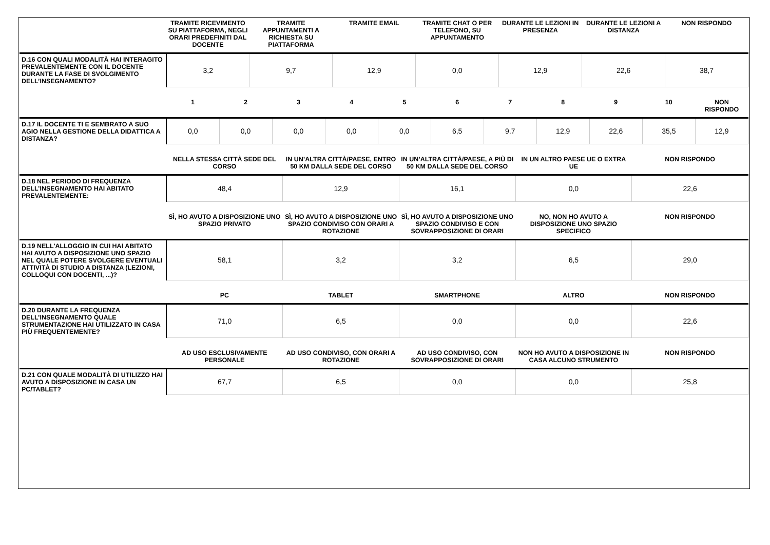| | TRAMITE RICEVIMENTO SU PIATTAFORMA, NEGLI ORARI PREDEFINITI DAL DOCENTE | TRAMITE APPUNTAMENTI A RICHIESTA SU PIATTAFORMA | TRAMITE EMAIL | TRAMITE CHAT O PER TELEFONO, SU APPUNTAMENTO | DURANTE LE LEZIONI IN PRESENZA | DURANTE LE LEZIONI A DISTANZA | NON RISPONDO |
| --- | --- | --- | --- | --- | --- | --- | --- |
| D.16 CON QUALI MODALITÀ HAI INTERAGITO PREVALENTEMENTE CON IL DOCENTE DURANTE LA FASE DI SVOLGIMENTO DELL’INSEGNAMENTO? | 3,2 | 9,7 | 12,9 | 0,0 | 12,9 | 22,6 | 38,7 |
| | 1 | 2 | 3 | 4 | 5 | 6 | 7 | 8 | 9 | 10 | NON RISPONDO |
| --- | --- | --- | --- | --- | --- | --- | --- | --- | --- | --- | --- |
| D.17 IL DOCENTE TI E SEMBRATO A SUO AGIO NELLA GESTIONE DELLA DIDATTICA A DISTANZA? | 0,0 | 0,0 | 0,0 | 0,0 | 0,0 | 6,5 | 9,7 | 12,9 | 22,6 | 35,5 | 12,9 |
| | NELLA STESSA CITTÀ SEDE DEL CORSO | IN UN’ALTRA CITTÀ/PAESE, ENTRO 50 KM DALLA SEDE DEL CORSO | IN UN’ALTRA CITTÀ/PAESE, A PIÙ DI 50 KM DALLA SEDE DEL CORSO | IN UN ALTRO PAESE UE O EXTRA UE | NON RISPONDO |
| --- | --- | --- | --- | --- | --- |
| D.18 NEL PERIODO DI FREQUENZA DELL’INSEGNAMENTO HAI ABITATO PREVALENTEMENTE: | 48,4 | 12,9 | 16,1 | 0,0 | 22,6 |
| | SÌ, HO AVUTO A DISPOSIZIONE UNO SPAZIO PRIVATO | SÌ, HO AVUTO A DISPOSIZIONE UNO SPAZIO CONDIVISO CON ORARI A ROTAZIONE | SÌ, HO AVUTO A DISPOSIZIONE UNO SPAZIO CONDIVISO E CON SOVRAPPOSIZIONE DI ORARI | NO, NON HO AVUTO A DISPOSIZIONE UNO SPAZIO SPECIFICO | NON RISPONDO |
| D.19 NELL'ALLOGGIO IN CUI HAI ABITATO HAI AVUTO A DISPOSIZIONE UNO SPAZIO NEL QUALE POTERE SVOLGERE EVENTUALI ATTIVITÀ DI STUDIO A DISTANZA (LEZIONI, COLLOQUI CON DOCENTI, ...)? | 58,1 | 3,2 | 3,2 | 6,5 | 29,0 |
| | PC | TABLET | SMARTPHONE | ALTRO | NON RISPONDO |
| D.20 DURANTE LA FREQUENZA DELL’INSEGNAMENTO QUALE STRUMENTAZIONE HAI UTILIZZATO IN CASA PIÙ FREQUENTEMENTE? | 71,0 | 6,5 | 0,0 | 0,0 | 22,6 |
| | AD USO ESCLUSIVAMENTE PERSONALE | AD USO CONDIVISO, CON ORARI A ROTAZIONE | AD USO CONDIVISO, CON SOVRAPPOSIZIONE DI ORARI | NON HO AVUTO A DISPOSIZIONE IN CASA ALCUNO STRUMENTO | NON RISPONDO |
| D.21 CON QUALE MODALITÀ DI UTILIZZO HAI AVUTO A DISPOSIZIONE IN CASA UN PC/TABLET? | 67,7 | 6,5 | 0,0 | 0,0 | 25,8 |